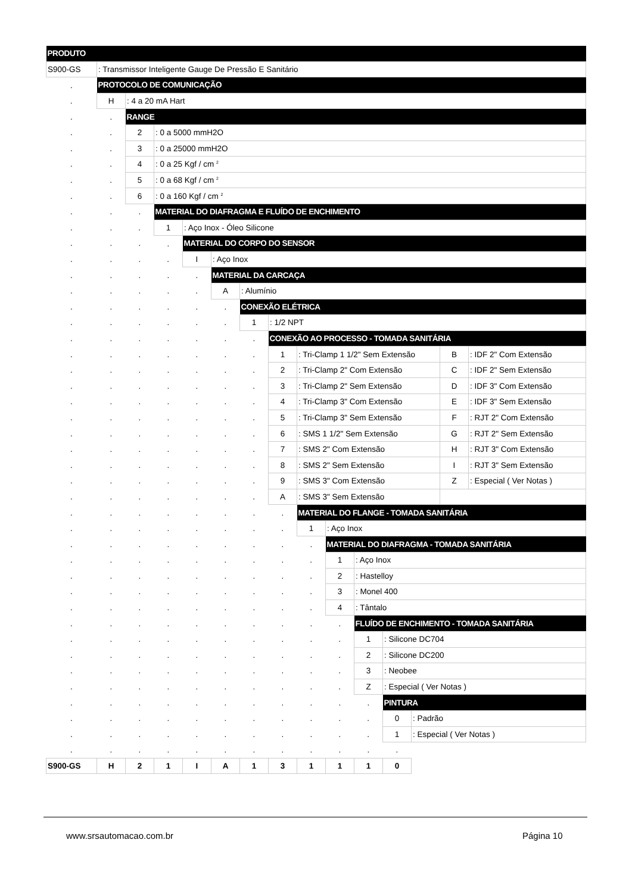| PRODUTO | | | | | | | | | | | | | | |
| S900-GS | : Transmissor Inteligente Gauge De Pressão E Sanitário | | | | | | | | | | | | | |
| . | PROTOCOLO DE COMUNICAÇÃO | | | | | | | | | | | | | |
| . | H | : 4 a 20 mA Hart | | | | | | | | | | | | |
| . | . | RANGE | | | | | | | | | | | | |
| . | . | 2 | : 0 a 5000 mmH2O | | | | | | | | | | | |
| . | . | 3 | : 0 a 25000 mmH2O | | | | | | | | | | | |
| . | . | 4 | : 0 a 25 Kgf / cm <sup>2</sup> | | | | | | | | | | | |
| . | . | 5 | : 0 a 68 Kgf / cm <sup>2</sup> | | | | | | | | | | | |
| . | . | 6 | : 0 a 160 Kgf / cm <sup>2</sup> | | | | | | | | | | | |
| . | . | . | MATERIAL DO DIAFRAGMA E FLUÍDO DE ENCHIMENTO | | | | | | | | | | | |
| . | . | . | 1 | : Aço Inox - Óleo Silicone | | | | | | | | | | |
| . | . | . | . | MATERIAL DO CORPO DO SENSOR | | | | | | | | | | |
| . | . | . | . | I | : Aço Inox | | | | | | | | | |
| . | . | . | . | . | MATERIAL DA CARCAÇA | | | | | | | | | |
| . | . | . | . | . | A | : Alumínio | | | | | | | | |
| . | . | . | . | . | . | CONEXÃO ELÉTRICA | | | | | | | | |
| . | . | . | . | . | . | 1 | : 1/2 NPT | | | | | | | |
| . | . | . | . | . | . | . | CONEXÃO AO PROCESSO - TOMADA SANITÁRIA | | | | | | | |
| . | . | . | . | . | . | . | 1 | : Tri-Clamp 1 1/2" Sem Extensão | | | | | B | : IDF 2" Com Extensão |
| . | . | . | . | . | . | . | 2 | : Tri-Clamp 2" Com Extensão | | | | | C | : IDF 2" Sem Extensão |
| . | . | . | . | . | . | . | 3 | : Tri-Clamp 2" Sem Extensão | | | | | D | : IDF 3" Com Extensão |
| . | . | . | . | . | . | . | 4 | : Tri-Clamp 3" Com Extensão | | | | | E | : IDF 3" Sem Extensão |
| . | . | . | . | . | . | . | 5 | : Tri-Clamp 3" Sem Extensão | | | | | F | : RJT 2" Com Extensão |
| . | . | . | . | . | . | . | 6 | : SMS 1 1/2" Sem Extensão | | | | | G | : RJT 2" Sem Extensão |
| . | . | . | . | . | . | . | 7 | : SMS 2" Com Extensão | | | | | H | : RJT 3" Com Extensão |
| . | . | . | . | . | . | . | 8 | : SMS 2" Sem Extensão | | | | | I | : RJT 3" Sem Extensão |
| . | . | . | . | . | . | . | 9 | : SMS 3" Com Extensão | | | | | Z | : Especial ( Ver Notas ) |
| . | . | . | . | . | . | . | A | : SMS 3" Sem Extensão | | | | | | |
| . | . | . | . | . | . | . | . | MATERIAL DO FLANGE - TOMADA SANITÁRIA | | | | | | |
| . | . | . | . | . | . | . | . | 1 | : Aço Inox | | | | | |
| . | . | . | . | . | . | . | . | . | MATERIAL DO DIAFRAGMA - TOMADA SANITÁRIA | | | | | |
| . | . | . | . | . | . | . | . | . | 1 | : Aço Inox | | | | |
| . | . | . | . | . | . | . | . | . | 2 | : Hastelloy | | | | |
| . | . | . | . | . | . | . | . | . | 3 | : Monel 400 | | | | |
| . | . | . | . | . | . | . | . | . | 4 | : Tântalo | | | | |
| . | . | . | . | . | . | . | . | . | . | FLUÍDO DE ENCHIMENTO - TOMADA SANITÁRIA | | | | |
| . | . | . | . | . | . | . | . | . | . | 1 | : Silicone DC704 | | | |
| . | . | . | . | . | . | . | . | . | . | 2 | : Silicone DC200 | | | |
| . | . | . | . | . | . | . | . | . | . | 3 | : Neobee | | | |
| . | . | . | . | . | . | . | . | . | . | Z | : Especial ( Ver Notas ) | | | |
| . | . | . | . | . | . | . | . | . | . | . | PINTURA | | | |
| . | . | . | . | . | . | . | . | . | . | . | 0 | : Padrão | | |
| . | . | . | . | . | . | . | . | . | . | . | 1 | : Especial ( Ver Notas ) | | |
| . | . | . | . | . | . | . | . | . | . | . | . | | | |
| S900-GS | H | 2 | 1 | I | A | 1 | 3 | 1 | 1 | 1 | 0 | | | |
www.srsautomacao.com.br Página 10